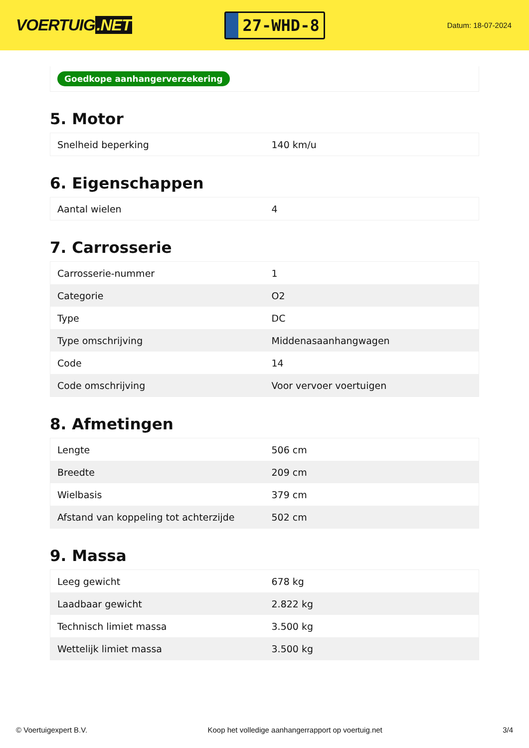VOERTUIG.NET
27-WHD-8
Datum: 18-07-2024
Goedkope aanhangerverzekering
5. Motor
| Snelheid beperking | 140 km/u |
6. Eigenschappen
| Aantal wielen | 4 |
7. Carrosserie
| Carrosserie-nummer | 1 |
| Categorie | O2 |
| Type | DC |
| Type omschrijving | Middenasaanhangwagen |
| Code | 14 |
| Code omschrijving | Voor vervoer voertuigen |
8. Afmetingen
| Lengte | 506 cm |
| Breedte | 209 cm |
| Wielbasis | 379 cm |
| Afstand van koppeling tot achterzijde | 502 cm |
9. Massa
| Leeg gewicht | 678 kg |
| Laadbaar gewicht | 2.822 kg |
| Technisch limiet massa | 3.500 kg |
| Wettelijk limiet massa | 3.500 kg |
© Voertuigexpert B.V. Koop het volledige aanhangerrapport op voertuig.net 3/4